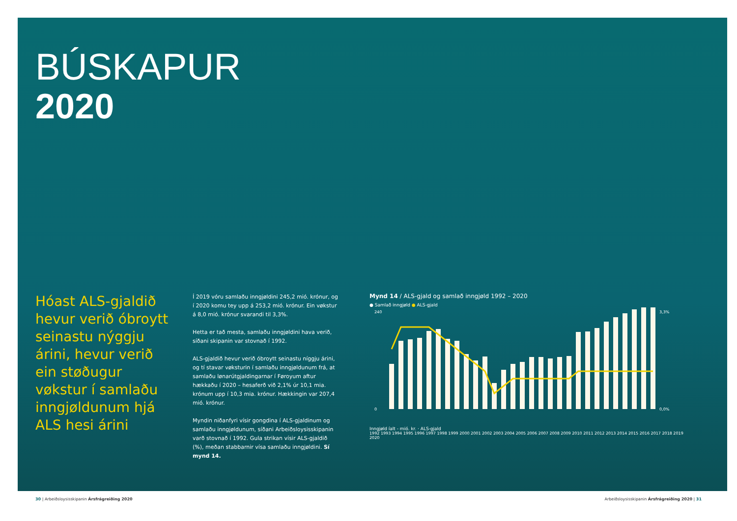BÚSKAPUR
2020
Hóast ALS-gjaldið hevur verið óbroytt seinastu nýggju árini, hevur verið ein støðugur vøkstur í samlaðu inngjøldunum hjá ALS hesi árini
Í 2019 vóru samlaðu inngjøldini 245,2 mió. krónur, og í 2020 komu tey upp á 253,2 mió. krónur. Ein vøkstur á 8,0 mió. krónur svarandi til 3,3%.
Hetta er tað mesta, samlaðu inngjøldini hava verið, síðani skipanin var stovnað í 1992.
ALS-gjaldið hevur verið óbroytt seinastu níggju árini, og tí stavar vøksturin í samlaðu inngjøldunum frá, at samlaðu lønarútgjaldingarnar í Føroyum aftur hækkaðu í 2020 – hesaferð við 2,1% úr 10,1 mia. krónum upp í 10,3 mia. krónur. Hækkingin var 207,4 mió. krónur.
Myndin niðanfyri vísir gongdina í ALS-gjaldinum og samlaðu inngjøldunum, síðani Arbeiðsloysisskipanin varð stovnað í 1992. Gula strikan vísir ALS-gjaldið (%), meðan stabbarnir vísa samlaðu inngjøldini. Sí mynd 14.
Mynd 14 / ALS-gjald og samlað inngjøld 1992 – 2020
● Samlað inngjøld ● ALS-gjald
240
0
3,3%
0,0%
Inngjøld íalt - mió. kr. · ALS-gjald
1992 1993 1994 1995 1996 1997 1998 1999 2000 2001 2002 2003 2004 2005 2006 2007 2008 2009 2010 2011 2012 2013 2014 2015 2016 2017 2018 2019 2020
30 | Arbeiðsloysisskipanin Ársfrágreiðing 2020
Arbeiðsloysisskipanin Ársfrágreiðing 2020 | 31